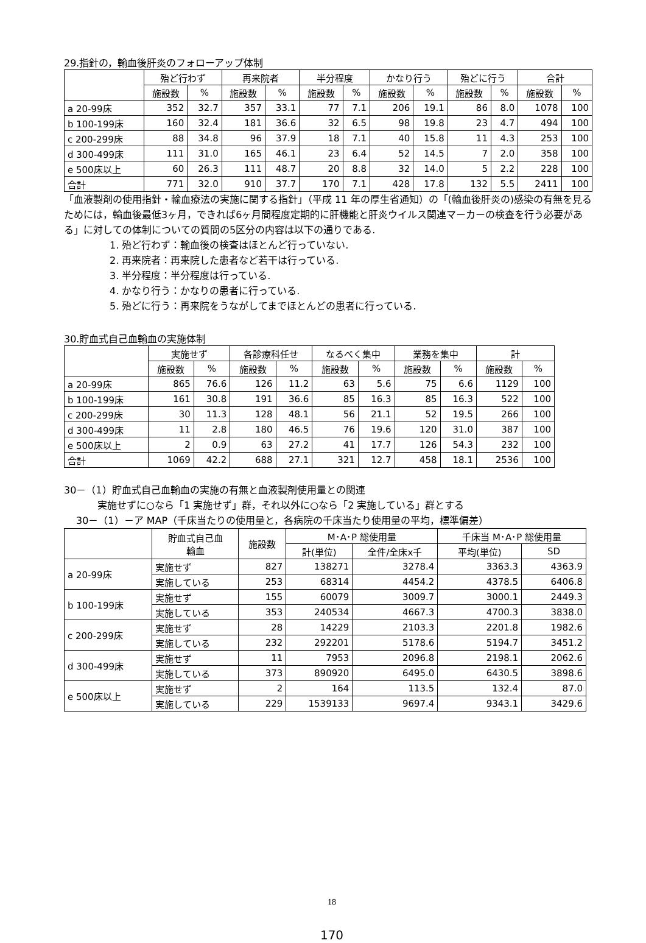29.指針の，輸血後肝炎のフォローアップ体制
| | 殆ど行わず | | 再来院者 | | 半分程度 | | かなり行う | | 殆どに行う | | 合計 | |
| --- | --- | --- | --- | --- | --- | --- | --- | --- | --- | --- | --- | --- |
| | 施設数 | % | 施設数 | % | 施設数 | % | 施設数 | % | 施設数 | % | 施設数 | % |
| a 20-99床 | 352 | 32.7 | 357 | 33.1 | 77 | 7.1 | 206 | 19.1 | 86 | 8.0 | 1078 | 100 |
| b 100-199床 | 160 | 32.4 | 181 | 36.6 | 32 | 6.5 | 98 | 19.8 | 23 | 4.7 | 494 | 100 |
| c 200-299床 | 88 | 34.8 | 96 | 37.9 | 18 | 7.1 | 40 | 15.8 | 11 | 4.3 | 253 | 100 |
| d 300-499床 | 111 | 31.0 | 165 | 46.1 | 23 | 6.4 | 52 | 14.5 | 7 | 2.0 | 358 | 100 |
| e 500床以上 | 60 | 26.3 | 111 | 48.7 | 20 | 8.8 | 32 | 14.0 | 5 | 2.2 | 228 | 100 |
| 合計 | 771 | 32.0 | 910 | 37.7 | 170 | 7.1 | 428 | 17.8 | 132 | 5.5 | 2411 | 100 |
「血液製剤の使用指針・輸血療法の実施に関する指針」（平成 11 年の厚生省通知）の「(輸血後肝炎の)感染の有無を見るためには，輸血後最低3ヶ月，できれば6ヶ月間程度定期的に肝機能と肝炎ウイルス関連マーカーの検査を行う必要がある」に対しての体制についての質問の5区分の内容は以下の通りである.
1. 殆ど行わず：輸血後の検査はほとんど行っていない.
2. 再来院者：再来院した患者など若干は行っている.
3. 半分程度：半分程度は行っている.
4. かなり行う：かなりの患者に行っている.
5. 殆どに行う：再来院をうながしてまでほとんどの患者に行っている.
30.貯血式自己血輸血の実施体制
| | 実施せず | | 各診療科任せ | | なるべく集中 | | 業務を集中 | | 計 | |
| --- | --- | --- | --- | --- | --- | --- | --- | --- | --- | --- |
| | 施設数 | % | 施設数 | % | 施設数 | % | 施設数 | % | 施設数 | % |
| a 20-99床 | 865 | 76.6 | 126 | 11.2 | 63 | 5.6 | 75 | 6.6 | 1129 | 100 |
| b 100-199床 | 161 | 30.8 | 191 | 36.6 | 85 | 16.3 | 85 | 16.3 | 522 | 100 |
| c 200-299床 | 30 | 11.3 | 128 | 48.1 | 56 | 21.1 | 52 | 19.5 | 266 | 100 |
| d 300-499床 | 11 | 2.8 | 180 | 46.5 | 76 | 19.6 | 120 | 31.0 | 387 | 100 |
| e 500床以上 | 2 | 0.9 | 63 | 27.2 | 41 | 17.7 | 126 | 54.3 | 232 | 100 |
| 合計 | 1069 | 42.2 | 688 | 27.1 | 321 | 12.7 | 458 | 18.1 | 2536 | 100 |
30－（1）貯血式自己血輸血の実施の有無と血液製剤使用量との関連
実施せずに○なら「1 実施せず」群，それ以外に○なら「2 実施している」群とする
30－（1）－ア MAP（千床当たりの使用量と，各病院の千床当たり使用量の平均，標準偏差）
| | 貯血式自己血 輸血 | 施設数 | M･A･P 総使用量 | | 千床当 M･A･P 総使用量 | |
| --- | --- | --- | --- | --- | --- | --- |
| | | | 計(単位) | 全件/全床x千 | 平均(単位) | SD |
| a 20-99床 | 実施せず | 827 | 138271 | 3278.4 | 3363.3 | 4363.9 |
| | 実施している | 253 | 68314 | 4454.2 | 4378.5 | 6406.8 |
| b 100-199床 | 実施せず | 155 | 60079 | 3009.7 | 3000.1 | 2449.3 |
| | 実施している | 353 | 240534 | 4667.3 | 4700.3 | 3838.0 |
| c 200-299床 | 実施せず | 28 | 14229 | 2103.3 | 2201.8 | 1982.6 |
| | 実施している | 232 | 292201 | 5178.6 | 5194.7 | 3451.2 |
| d 300-499床 | 実施せず | 11 | 7953 | 2096.8 | 2198.1 | 2062.6 |
| | 実施している | 373 | 890920 | 6495.0 | 6430.5 | 3898.6 |
| e 500床以上 | 実施せず | 2 | 164 | 113.5 | 132.4 | 87.0 |
| | 実施している | 229 | 1539133 | 9697.4 | 9343.1 | 3429.6 |
18
170